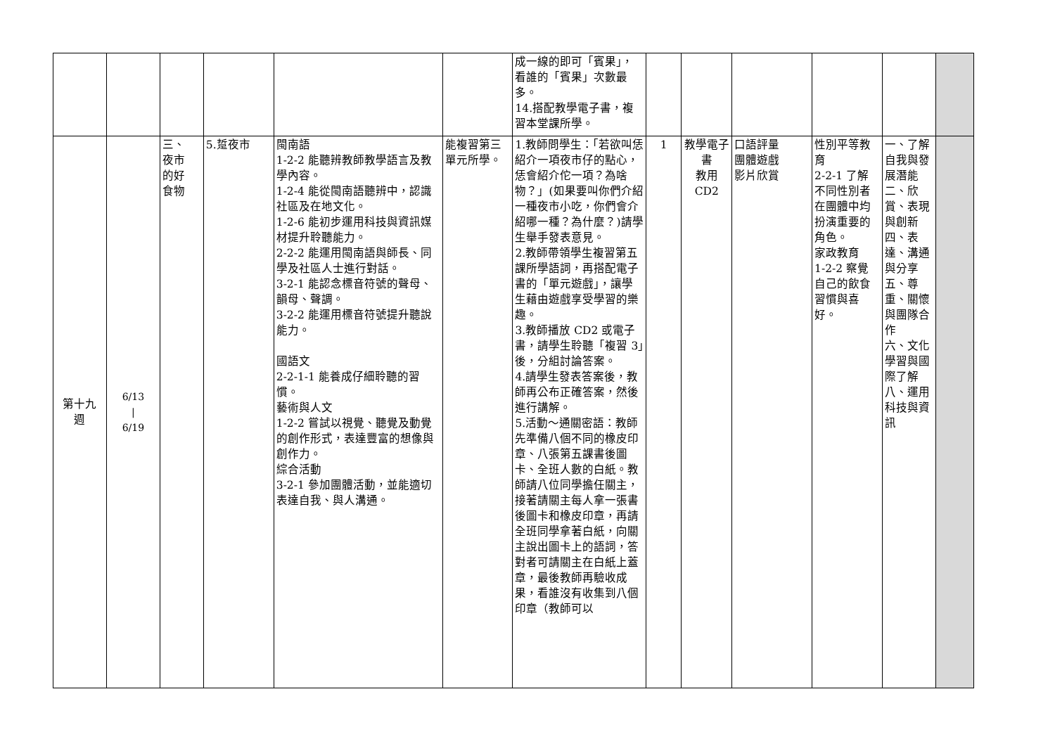| | | | | | | 成一線的即可「賓果」，看誰的「賓果」次數最多。 14.搭配教學電子書，複習本堂課所學。 | | | | | | |
| 第十九 週 | 6/13 / 6/19 | 三、 夜市 的好 食物 | 5.踅夜市 | 閩南語 1-2-2 能聽辨教師教學語言及教學內容。 1-2-4 能從閩南語聽辨中，認識社區及在地文化。 1-2-6 能初步運用科技與資訊媒材提升聆聽能力。 2-2-2 能運用閩南語與師長、同學及社區人士進行對話。 3-2-1 能認念標音符號的聲母、韻母、聲調。 3-2-2 能運用標音符號提升聽說能力。 國語文 2-2-1-1 能養成仔細聆聽的習慣。 藝術與人文 1-2-2 嘗試以視覺、聽覺及動覺的創作形式，表達豐富的想像與創作力。 綜合活動 3-2-1 參加團體活動，並能適切表達自我、與人溝通。 | 能複習第三單元所學。 | 1.教師問學生：「若欲叫恁紹介一項夜市仔的點心，恁會紹介佗一項？為啥物？」(如果要叫你們介紹一種夜市小吃，你們會介紹哪一種？為什麼？)請學生舉手發表意見。 2.教師帶領學生複習第五課所學語詞，再搭配電子書的「單元遊戲」，讓學生藉由遊戲享受學習的樂趣。 3.教師播放 CD2 或電子書，請學生聆聽「複習 3」後，分組討論答案。 4.請學生發表答案後，教師再公布正確答案，然後進行講解。 5.活動～通關密語：教師先準備八個不同的橡皮印章、八張第五課書後圖卡、全班人數的白紙。教師請八位同學擔任關主，接著請關主每人拿一張書後圖卡和橡皮印章，再請全班同學拿著白紙，向關主說出圖卡上的語詞，答對者可請關主在白紙上蓋章，最後教師再驗收成果，看誰沒有收集到八個印章（教師可以 | 1 | 教學電子書 教用 CD2 | 口語評量 團體遊戲 影片欣賞 | 性別平等教育 2-2-1 了解不同性別者在團體中均扮演重要的角色。 家政教育 1-2-2 察覺自己的飲食習慣與喜好。 | 一、了解自我與發展潛能 二、欣賞、表現與創新 四、表達、溝通與分享 五、尊重、關懷與團隊合作 六、文化學習與國際了解 八、運用科技與資訊 | |